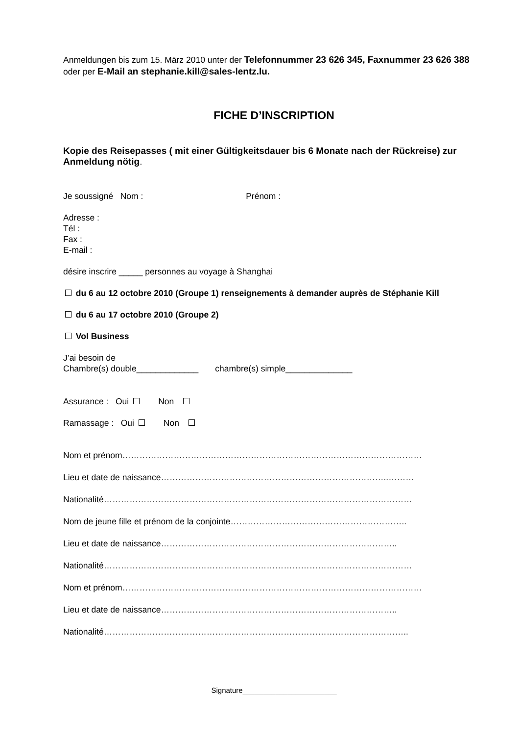Anmeldungen bis zum 15. März 2010 unter der Telefonnummer 23 626 345, Faxnummer 23 626 388 oder per E-Mail an stephanie.kill@sales-lentz.lu.
FICHE D’INSCRIPTION
Kopie des Reisepasses ( mit einer Gültigkeitsdauer bis 6 Monate nach der Rückreise) zur Anmeldung nötig.
Je soussigné Nom : Prénom :
Adresse :
Tél :
Fax :
E-mail :
désire inscrire _____ personnes au voyage à Shanghai
du 6 au 12 octobre 2010 (Groupe 1) renseignements à demander auprès de Stéphanie Kill
du 6 au 17 octobre 2010 (Groupe 2)
Vol Business
J’ai besoin de
Chambre(s) double_____________ chambre(s) simple______________
Assurance : Oui Non
Ramassage : Oui Non
Nom et prénom……………………………………………………………………………………………
Lieu et date de naissance……………………………………………………………………..………
Nationalité………………………………………………………………………………………………
Nom de jeune fille et prénom de la conjointe……………………………………………………..
Lieu et date de naissance………………………………………………………………………..
Nationalité………………………………………………………………………………………………
Nom et prénom……………………………………………………………………………………………
Lieu et date de naissance………………………………………………………………………..
Nationalité……………………………………………………………………………………………..
Signature_______________________